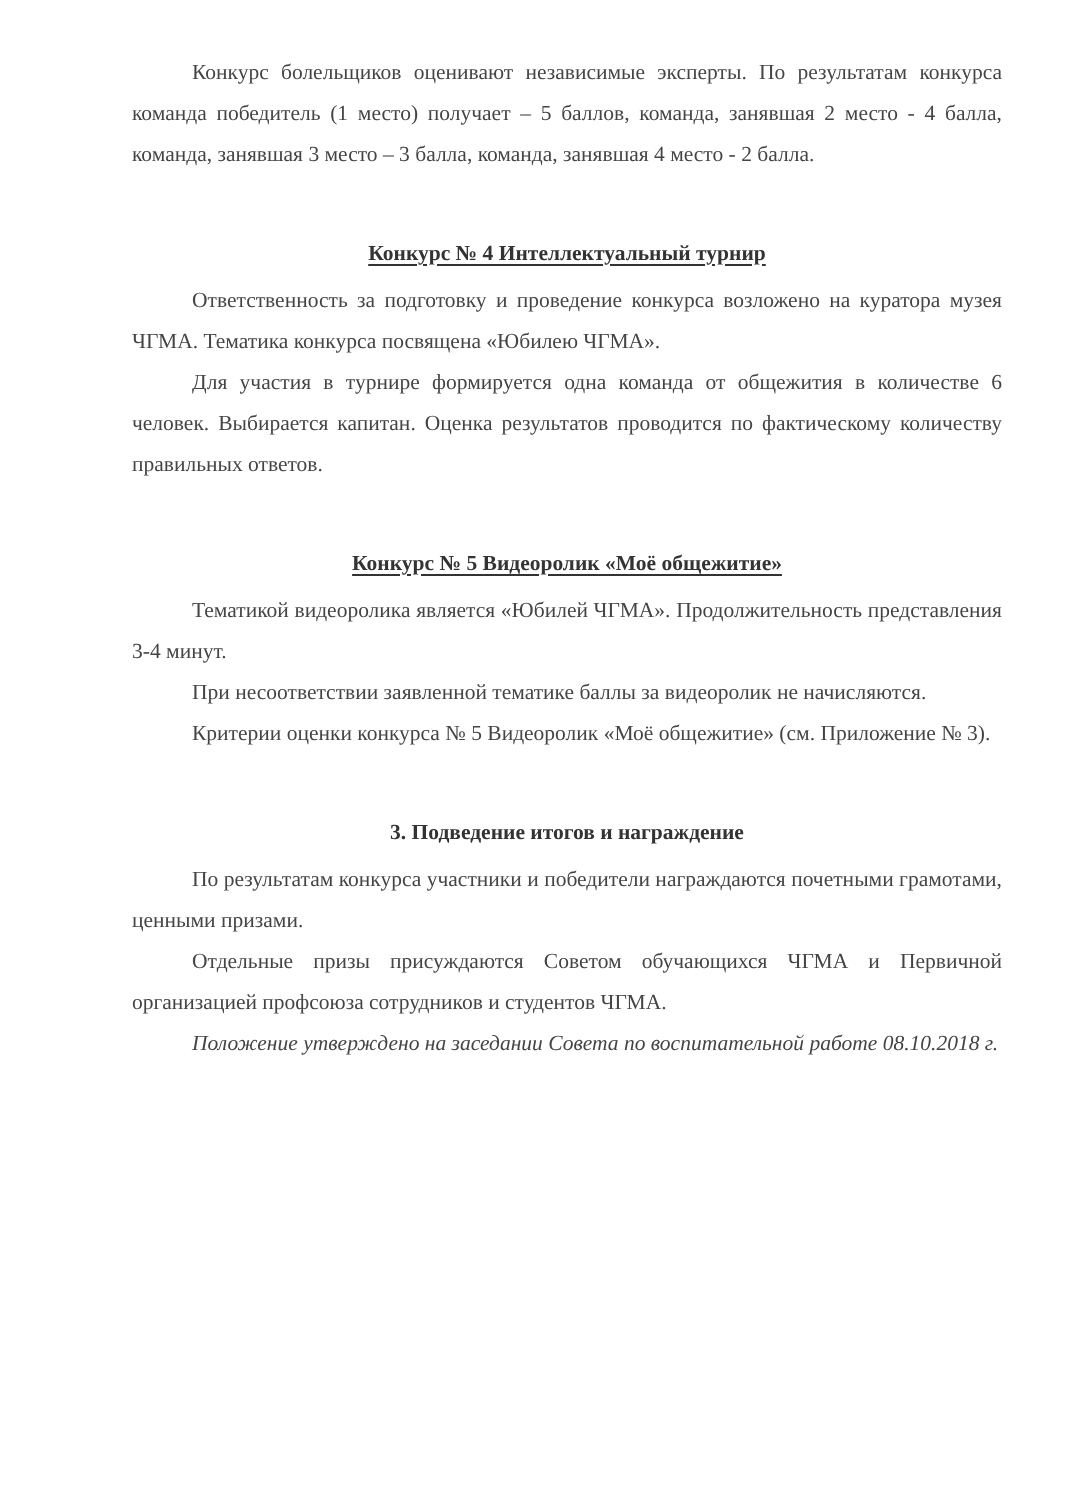Конкурс болельщиков оценивают независимые эксперты. По результатам конкурса команда победитель (1 место) получает – 5 баллов, команда, занявшая 2 место - 4 балла, команда, занявшая 3 место – 3 балла, команда, занявшая 4 место - 2 балла.
Конкурс № 4 Интеллектуальный турнир
Ответственность за подготовку и проведение конкурса возложено на куратора музея ЧГМА. Тематика конкурса посвящена «Юбилею ЧГМА».
Для участия в турнире формируется одна команда от общежития в количестве 6 человек. Выбирается капитан. Оценка результатов проводится по фактическому количеству правильных ответов.
Конкурс № 5 Видеоролик «Моё общежитие»
Тематикой видеоролика является «Юбилей ЧГМА». Продолжительность представления 3-4 минут.
При несоответствии заявленной тематике баллы за видеоролик не начисляются.
Критерии оценки конкурса № 5 Видеоролик «Моё общежитие» (см. Приложение № 3).
3. Подведение итогов и награждение
По результатам конкурса участники и победители награждаются почетными грамотами, ценными призами.
Отдельные призы присуждаются Советом обучающихся ЧГМА и Первичной организацией профсоюза сотрудников и студентов ЧГМА.
Положение утверждено на заседании Совета по воспитательной работе 08.10.2018 г.